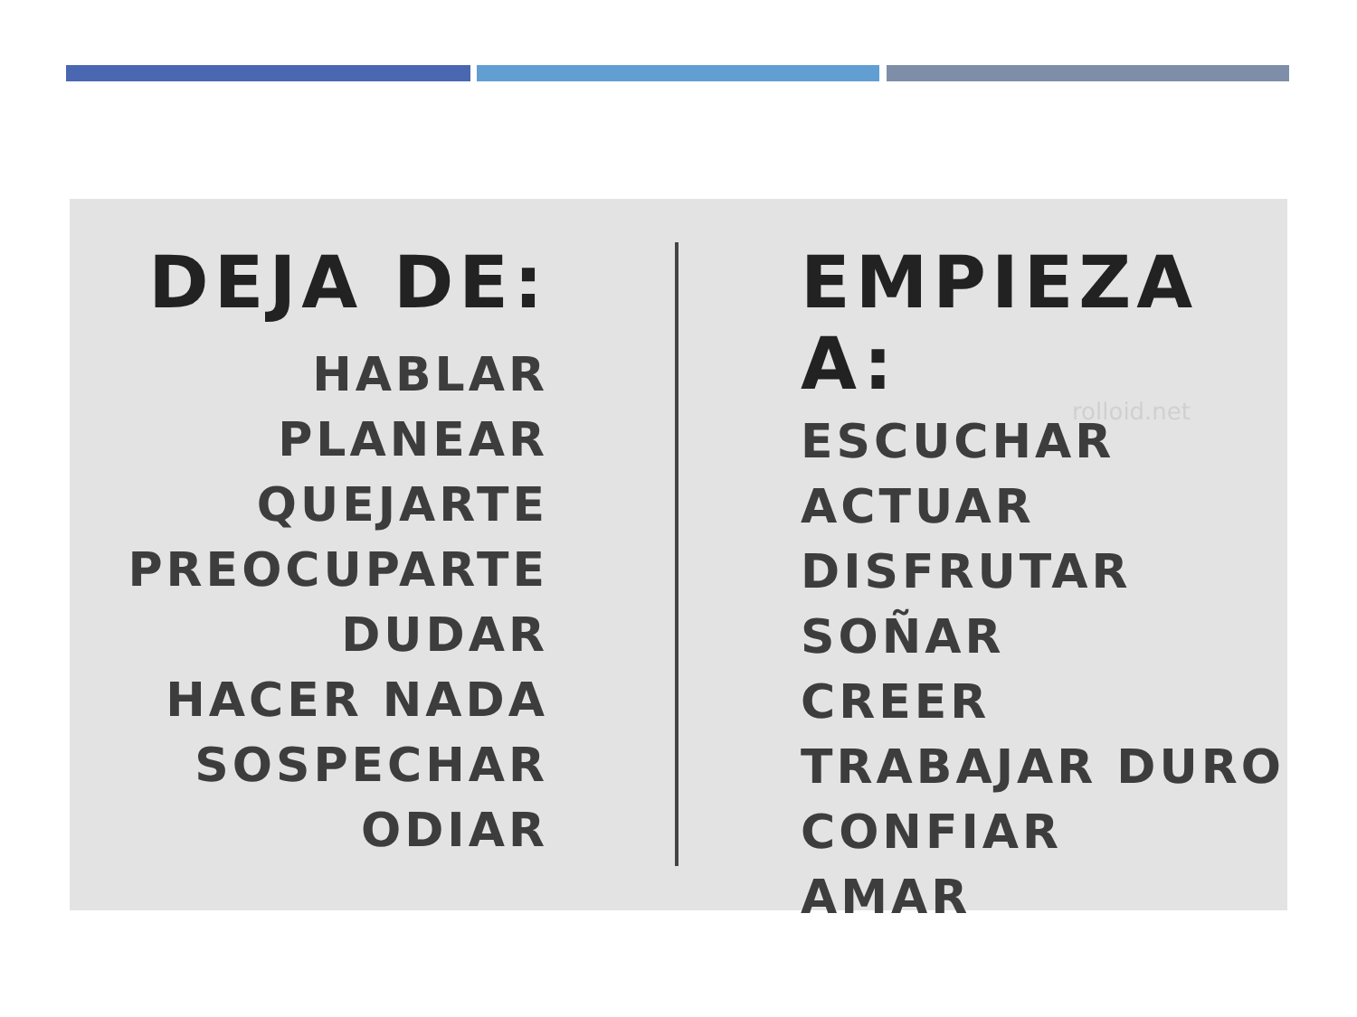DEJA DE:
HABLAR
PLANEAR
QUEJARTE
PREOCUPARTE
DUDAR
HACER NADA
SOSPECHAR
ODIAR
EMPIEZA A:
rolloid.net
ESCUCHAR
ACTUAR
DISFRUTAR
SOÑAR
CREER
TRABAJAR DURO
CONFIAR
AMAR